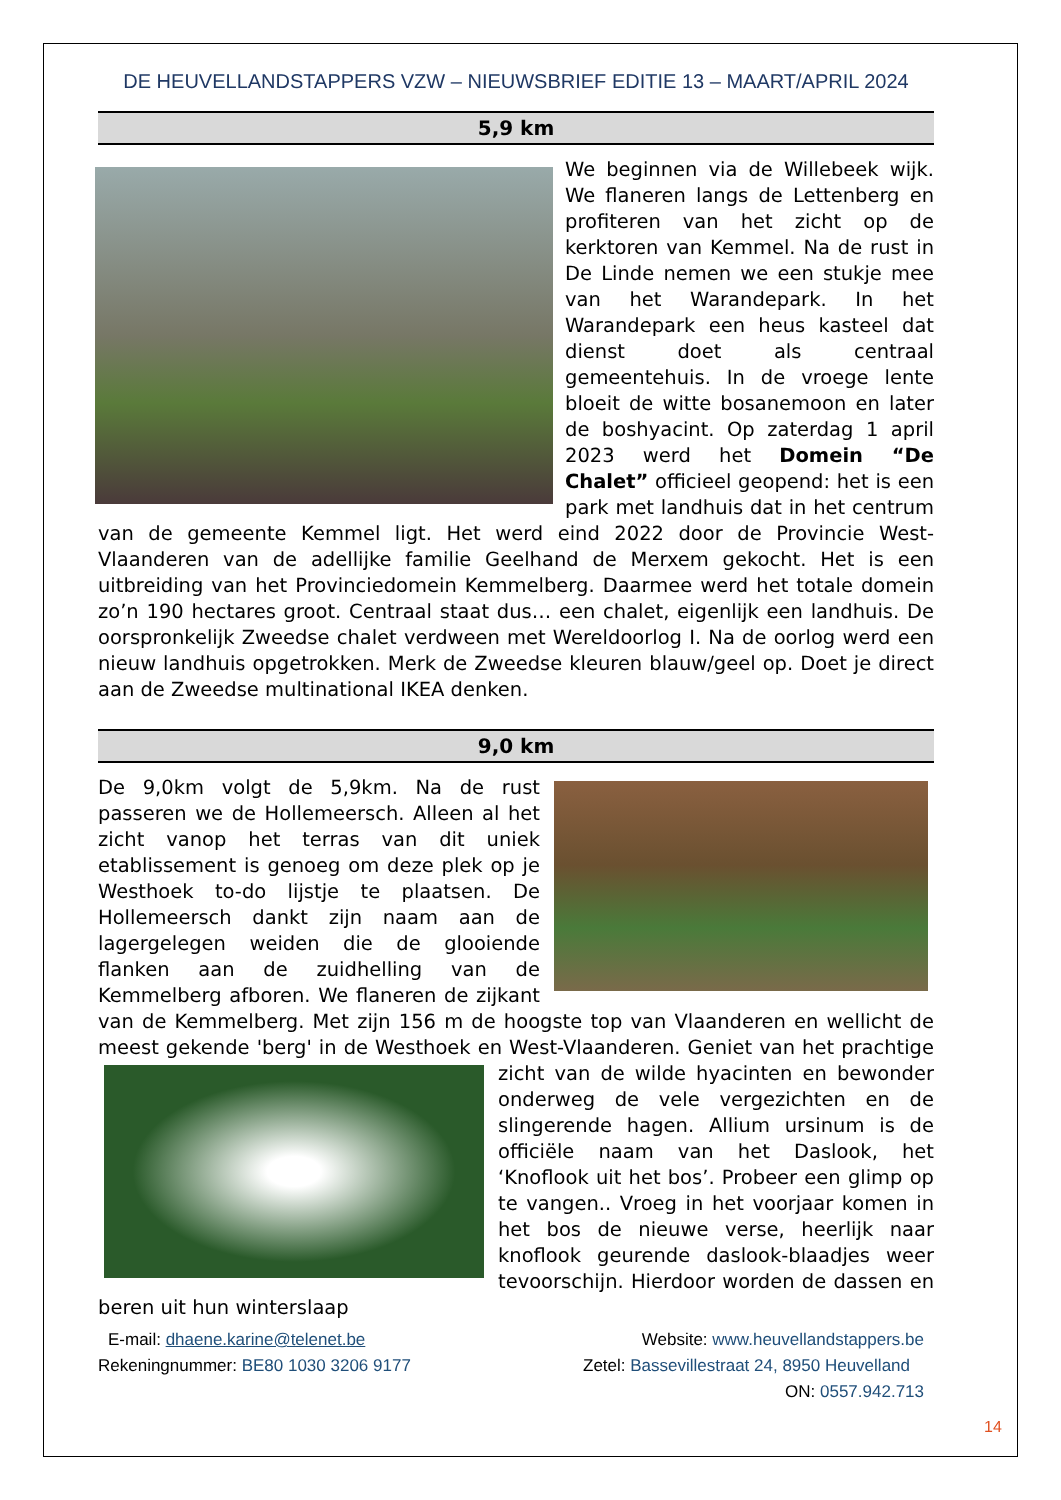DE HEUVELLANDSTAPPERS VZW – NIEUWSBRIEF EDITIE 13 – MAART/APRIL 2024
5,9 km
We beginnen via de Willebeek wijk. We flaneren langs de Lettenberg en profiteren van het zicht op de kerktoren van Kemmel. Na de rust in De Linde nemen we een stukje mee van het Warandepark. In het Warandepark een heus kasteel dat dienst doet als centraal gemeentehuis. In de vroege lente bloeit de witte bosanemoon en later de boshyacint. Op zaterdag 1 april 2023 werd het Domein “De Chalet” officieel geopend: het is een park met landhuis dat in het centrum van de gemeente Kemmel ligt. Het werd eind 2022 door de Provincie West-Vlaanderen van de adellijke familie Geelhand de Merxem gekocht. Het is een uitbreiding van het Provinciedomein Kemmelberg. Daarmee werd het totale domein zo’n 190 hectares groot. Centraal staat dus… een chalet, eigenlijk een landhuis. De oorspronkelijk Zweedse chalet verdween met Wereldoorlog I. Na de oorlog werd een nieuw landhuis opgetrokken. Merk de Zweedse kleuren blauw/geel op. Doet je direct aan de Zweedse multinational IKEA denken.
9,0 km
De 9,0km volgt de 5,9km. Na de rust passeren we de Hollemeersch. Alleen al het zicht vanop het terras van dit uniek etablissement is genoeg om deze plek op je Westhoek to-do lijstje te plaatsen. De Hollemeersch dankt zijn naam aan de lagergelegen weiden die de glooiende flanken aan de zuidhelling van de Kemmelberg afboren. We flaneren de zijkant van de Kemmelberg. Met zijn 156 m de hoogste top van Vlaanderen en wellicht de meest gekende 'berg' in de Westhoek en West-Vlaanderen. Geniet van het prachtige zicht van de wilde hyacinten en bewonder onderweg de vele vergezichten en de slingerende hagen. Allium ursinum is de officiële naam van het Daslook, het ‘Knoflook uit het bos’. Probeer een glimp op te vangen.. Vroeg in het voorjaar komen in het bos de nieuwe verse, heerlijk naar knoflook geurende daslook-blaadjes weer tevoorschijn. Hierdoor worden de dassen en beren uit hun winterslaap
E-mail: dhaene.karine@telenet.be
Website: www.heuvellandstappers.be
Rekeningnummer: BE80 1030 3206 9177
Zetel: Bassevillestraat 24, 8950 Heuvelland
ON: 0557.942.713
14